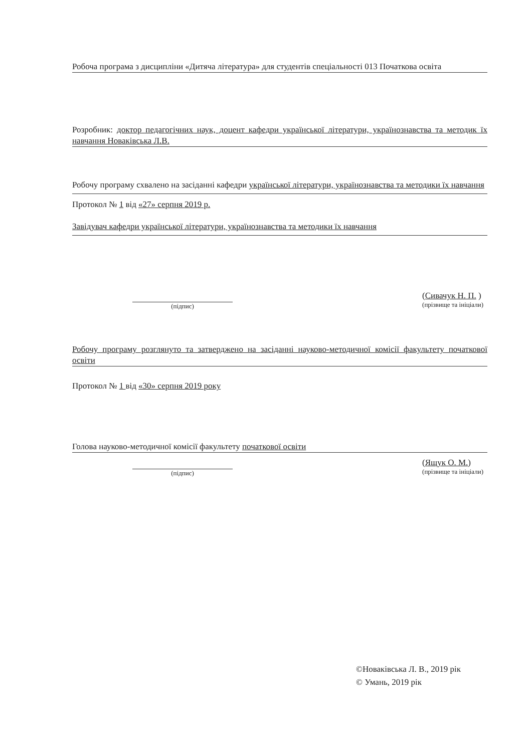Робоча програма з дисципліни «Дитяча література» для студентів спеціальності 013 Початкова освіта
Розробник: доктор педагогічних наук, доцент кафедри української літератури, українознавства та методик їх навчання Новаківська Л.В.
Робочу програму схвалено на засіданні кафедри української літератури, українознавства та методики їх навчання
Протокол № 1 від «27» серпня 2019 р.
Завідувач кафедри української літератури, українознавства та методики їх навчання
(підпис)
(Сивачук Н. П. )
(прізвище та ініціали)
Робочу програму розглянуто та затверджено на засіданні науково-методичної комісії факультету початкової освіти
Протокол № 1 від «30» серпня 2019 року
Голова науково-методичної комісії факультету початкової освіти
(підпис)
(Ящук О. М.)
(прізвище та ініціали)
©Новаківська Л. В., 2019 рік
© Умань, 2019 рік